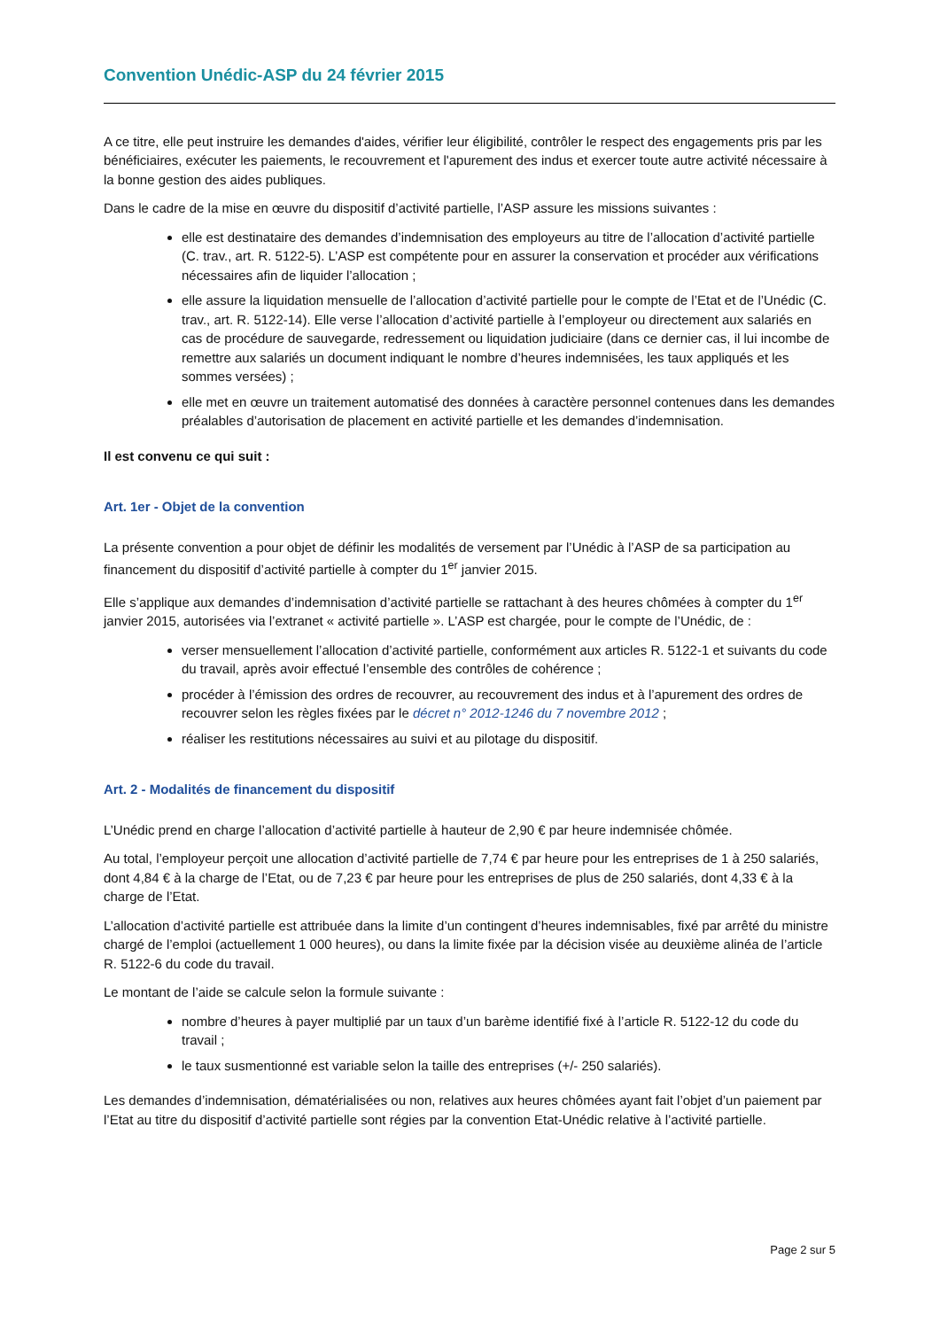Convention Unédic-ASP du 24 février 2015
A ce titre, elle peut instruire les demandes d'aides, vérifier leur éligibilité, contrôler le respect des engagements pris par les bénéficiaires, exécuter les paiements, le recouvrement et l'apurement des indus et exercer toute autre activité nécessaire à la bonne gestion des aides publiques.
Dans le cadre de la mise en œuvre du dispositif d’activité partielle, l’ASP assure les missions suivantes :
elle est destinataire des demandes d’indemnisation des employeurs au titre de l’allocation d’activité partielle (C. trav., art. R. 5122-5). L’ASP est compétente pour en assurer la conservation et procéder aux vérifications nécessaires afin de liquider l’allocation ;
elle assure la liquidation mensuelle de l’allocation d’activité partielle pour le compte de l’Etat et de l’Unédic (C. trav., art. R. 5122-14). Elle verse l’allocation d’activité partielle à l’employeur ou directement aux salariés en cas de procédure de sauvegarde, redressement ou liquidation judiciaire (dans ce dernier cas, il lui incombe de remettre aux salariés un document indiquant le nombre d’heures indemnisées, les taux appliqués et les sommes versées) ;
elle met en œuvre un traitement automatisé des données à caractère personnel contenues dans les demandes préalables d’autorisation de placement en activité partielle et les demandes d’indemnisation.
Il est convenu ce qui suit :
Art. 1er - Objet de la convention
La présente convention a pour objet de définir les modalités de versement par l’Unédic à l’ASP de sa participation au financement du dispositif d’activité partielle à compter du 1<sup>er</sup> janvier 2015.
Elle s’applique aux demandes d’indemnisation d’activité partielle se rattachant à des heures chômées à compter du 1<sup>er</sup> janvier 2015, autorisées via l’extranet « activité partielle ». L’ASP est chargée, pour le compte de l’Unédic, de :
verser mensuellement l’allocation d’activité partielle, conformément aux articles R. 5122-1 et suivants du code du travail, après avoir effectué l’ensemble des contrôles de cohérence ;
procéder à l’émission des ordres de recouvrer, au recouvrement des indus et à l’apurement des ordres de recouvrer selon les règles fixées par le décret n° 2012-1246 du 7 novembre 2012 ;
réaliser les restitutions nécessaires au suivi et au pilotage du dispositif.
Art. 2 - Modalités de financement du dispositif
L’Unédic prend en charge l’allocation d’activité partielle à hauteur de 2,90 € par heure indemnisée chômée.
Au total, l’employeur perçoit une allocation d’activité partielle de 7,74 € par heure pour les entreprises de 1 à 250 salariés, dont 4,84 € à la charge de l’Etat, ou de 7,23 € par heure pour les entreprises de plus de 250 salariés, dont 4,33 € à la charge de l’Etat.
L’allocation d’activité partielle est attribuée dans la limite d’un contingent d’heures indemnisables, fixé par arrêté du ministre chargé de l’emploi (actuellement 1 000 heures), ou dans la limite fixée par la décision visée au deuxième alinéa de l’article R. 5122-6 du code du travail.
Le montant de l’aide se calcule selon la formule suivante :
nombre d’heures à payer multiplié par un taux d’un barème identifié fixé à l’article R. 5122-12 du code du travail ;
le taux susmentionné est variable selon la taille des entreprises (+/- 250 salariés).
Les demandes d’indemnisation, dématérialisées ou non, relatives aux heures chômées ayant fait l’objet d’un paiement par l’Etat au titre du dispositif d’activité partielle sont régies par la convention Etat-Unédic relative à l’activité partielle.
Page 2 sur 5